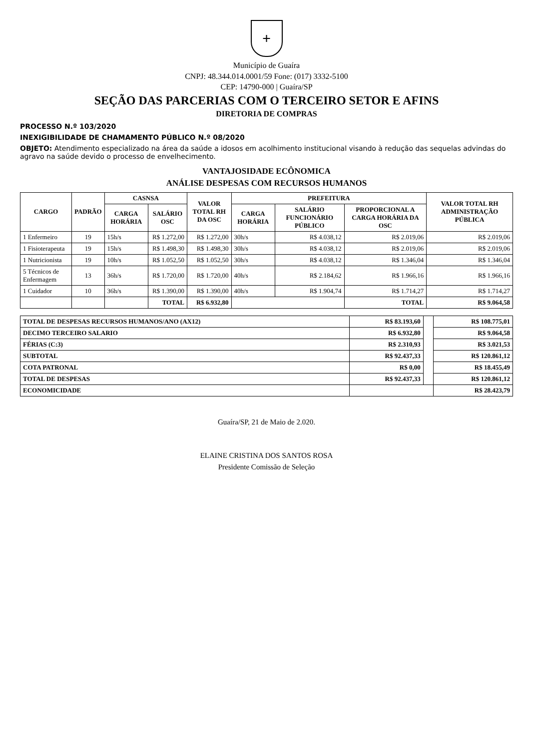+
Município de Guaíra
CNPJ: 48.344.014.0001/59 Fone: (017) 3332-5100
CEP: 14790-000 | Guaíra/SP
SEÇÃO DAS PARCERIAS COM O TERCEIRO SETOR E AFINS
DIRETORIA DE COMPRAS
PROCESSO N.º 103/2020
INEXIGIBILIDADE DE CHAMAMENTO PÚBLICO N.º 08/2020
OBJETO: Atendimento especializado na área da saúde a idosos em acolhimento institucional visando à redução das sequelas advindas do agravo na saúde devido o processo de envelhecimento.
VANTAJOSIDADE ECÔNOMICA
ANÁLISE DESPESAS COM RECURSOS HUMANOS
| CARGO | PADRÃO | CASNSA | | VALOR TOTAL RH DA OSC | PREFEITURA | | | VALOR TOTAL RH ADMINISTRAÇÃO PÚBLICA |
| --- | --- | --- | --- | --- | --- | --- | --- | --- |
| | | CARGA HORÁRIA | SALÁRIO OSC | | CARGA HORÁRIA | SALÁRIO FUNCIONÁRIO PÚBLICO | PROPORCIONAL A CARGA HORÁRIA DA OSC | |
| 1 Enfermeiro | 19 | 15h/s | R$ 1.272,00 | R$ 1.272,00 | 30h/s | R$ 4.038,12 | R$ 2.019,06 | R$ 2.019,06 |
| 1 Fisioterapeuta | 19 | 15h/s | R$ 1.498,30 | R$ 1.498,30 | 30h/s | R$ 4.038,12 | R$ 2.019,06 | R$ 2.019,06 |
| 1 Nutricionista | 19 | 10h/s | R$ 1.052,50 | R$ 1.052,50 | 30h/s | R$ 4.038,12 | R$ 1.346,04 | R$ 1.346,04 |
| 5 Técnicos de Enfermagem | 13 | 36h/s | R$ 1.720,00 | R$ 1.720,00 | 40h/s | R$ 2.184,62 | R$ 1.966,16 | R$ 1.966,16 |
| 1 Cuidador | 10 | 36h/s | R$ 1.390,00 | R$ 1.390,00 | 40h/s | R$ 1.904,74 | R$ 1.714,27 | R$ 1.714,27 |
| | | | TOTAL | R$ 6.932,80 | | | TOTAL | R$ 9.064,58 |
| TOTAL DE DESPESAS RECURSOS HUMANOS/ANO (AX12) | R$ 83.193,60 | | R$ 108.775,01 |
| DECIMO TERCEIRO SALARIO | R$ 6.932,80 | | R$ 9.064,58 |
| FÉRIAS (C:3) | R$ 2.310,93 | | R$ 3.021,53 |
| SUBTOTAL | R$ 92.437,33 | | R$ 120.861,12 |
| COTA PATRONAL | R$ 0,00 | | R$ 18.455,49 |
| TOTAL DE DESPESAS | R$ 92.437,33 | | R$ 120.861,12 |
| ECONOMICIDADE | | | R$ 28.423,79 |
Guaíra/SP, 21 de Maio de 2.020.
ELAINE CRISTINA DOS SANTOS ROSA
Presidente Comissão de Seleção